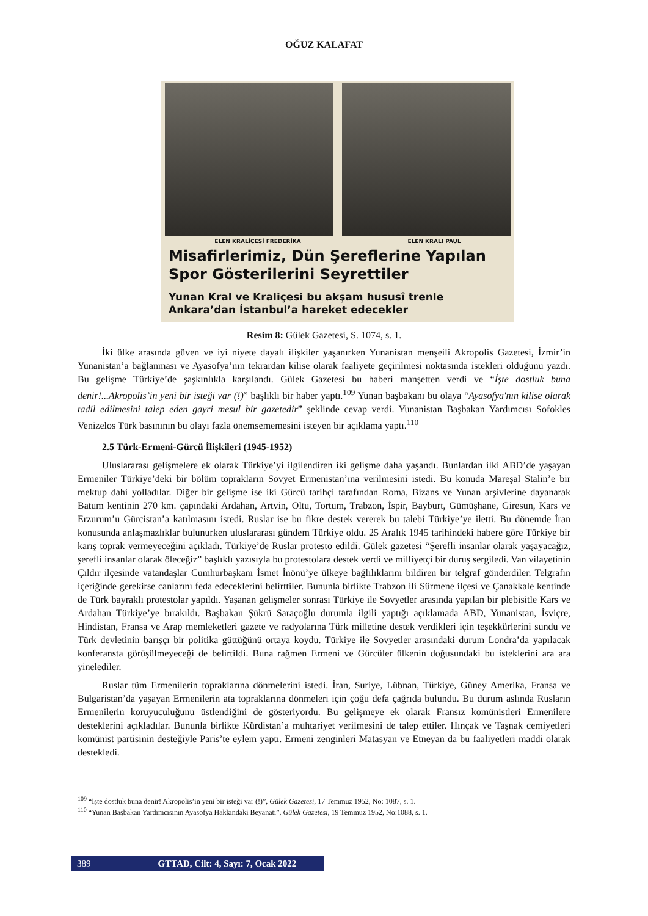OĞUZ KALAFAT
ELEN KRALİÇESİ FREDERİKA ELEN KRALI PAUL
Misafirlerimiz, Dün Şereflerine Yapılan Spor Gösterilerini Seyrettiler
Yunan Kral ve Kraliçesi bu akşam hususî trenle Ankara’dan İstanbul’a hareket edecekler
Resim 8: Gülek Gazetesi, S. 1074, s. 1.
İki ülke arasında güven ve iyi niyete dayalı ilişkiler yaşanırken Yunanistan menşeili Akropolis Gazetesi, İzmir’in Yunanistan’a bağlanması ve Ayasofya’nın tekrardan kilise olarak faaliyete geçirilmesi noktasında istekleri olduğunu yazdı. Bu gelişme Türkiye’de şaşkınlıkla karşılandı. Gülek Gazetesi bu haberi manşetten verdi ve “İşte dostluk buna denir!...Akropolis’in yeni bir isteği var (!)” başlıklı bir haber yaptı.<sup>109</sup> Yunan başbakanı bu olaya “Ayasofya'nın kilise olarak tadil edilmesini talep eden gayri mesul bir gazetedir” şeklinde cevap verdi. Yunanistan Başbakan Yardımcısı Sofokles Venizelos Türk basınının bu olayı fazla önemsememesini isteyen bir açıklama yaptı.<sup>110</sup>
2.5 Türk-Ermeni-Gürcü İlişkileri (1945-1952)
Uluslararası gelişmelere ek olarak Türkiye’yi ilgilendiren iki gelişme daha yaşandı. Bunlardan ilki ABD’de yaşayan Ermeniler Türkiye’deki bir bölüm toprakların Sovyet Ermenistan’ına verilmesini istedi. Bu konuda Mareşal Stalin’e bir mektup dahi yolladılar. Diğer bir gelişme ise iki Gürcü tarihçi tarafından Roma, Bizans ve Yunan arşivlerine dayanarak Batum kentinin 270 km. çapındaki Ardahan, Artvin, Oltu, Tortum, Trabzon, İspir, Bayburt, Gümüşhane, Giresun, Kars ve Erzurum’u Gürcistan’a katılmasını istedi. Ruslar ise bu fikre destek vererek bu talebi Türkiye’ye iletti. Bu dönemde İran konusunda anlaşmazlıklar bulunurken uluslararası gündem Türkiye oldu. 25 Aralık 1945 tarihindeki habere göre Türkiye bir karış toprak vermeyeceğini açıkladı. Türkiye’de Ruslar protesto edildi. Gülek gazetesi “Şerefli insanlar olarak yaşayacağız, şerefli insanlar olarak öleceğiz” başlıklı yazısıyla bu protestolara destek verdi ve milliyetçi bir duruş sergiledi. Van vilayetinin Çıldır ilçesinde vatandaşlar Cumhurbaşkanı İsmet İnönü’ye ülkeye bağlılıklarını bildiren bir telgraf gönderdiler. Telgrafın içeriğinde gerekirse canlarını feda edeceklerini belirttiler. Bununla birlikte Trabzon ili Sürmene ilçesi ve Çanakkale kentinde de Türk bayraklı protestolar yapıldı. Yaşanan gelişmeler sonrası Türkiye ile Sovyetler arasında yapılan bir plebisitle Kars ve Ardahan Türkiye’ye bırakıldı. Başbakan Şükrü Saraçoğlu durumla ilgili yaptığı açıklamada ABD, Yunanistan, İsviçre, Hindistan, Fransa ve Arap memleketleri gazete ve radyolarına Türk milletine destek verdikleri için teşekkürlerini sundu ve Türk devletinin barışçı bir politika güttüğünü ortaya koydu. Türkiye ile Sovyetler arasındaki durum Londra’da yapılacak konferansta görüşülmeyeceği de belirtildi. Buna rağmen Ermeni ve Gürcüler ülkenin doğusundaki bu isteklerini ara ara yinelediler.
Ruslar tüm Ermenilerin topraklarına dönmelerini istedi. İran, Suriye, Lübnan, Türkiye, Güney Amerika, Fransa ve Bulgaristan’da yaşayan Ermenilerin ata topraklarına dönmeleri için çoğu defa çağrıda bulundu. Bu durum aslında Rusların Ermenilerin koruyuculuğunu üstlendiğini de gösteriyordu. Bu gelişmeye ek olarak Fransız komünistleri Ermenilere desteklerini açıkladılar. Bununla birlikte Kürdistan’a muhtariyet verilmesini de talep ettiler. Hınçak ve Taşnak cemiyetleri komünist partisinin desteğiyle Paris’te eylem yaptı. Ermeni zenginleri Matasyan ve Etneyan da bu faaliyetleri maddi olarak destekledi.
<sup>109</sup> “İşte dostluk buna denir! Akropolis’in yeni bir isteği var (!)”, Gülek Gazetesi, 17 Temmuz 1952, No: 1087, s. 1.
<sup>110</sup> “Yunan Başbakan Yardımcısının Ayasofya Hakkındaki Beyanatı”, Gülek Gazetesi, 19 Temmuz 1952, No:1088, s. 1.
389 GTTAD, Cilt: 4, Sayı: 7, Ocak 2022